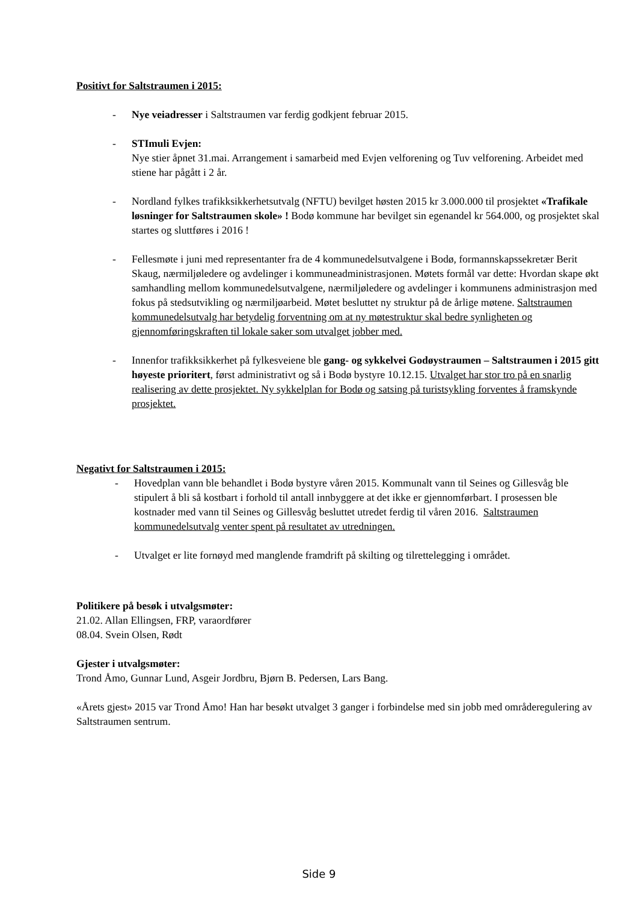Positivt for Saltstraumen i 2015:
- Nye veiadresser i Saltstraumen var ferdig godkjent februar 2015.
- STImuli Evjen:
Nye stier åpnet 31.mai. Arrangement i samarbeid med Evjen velforening og Tuv velforening. Arbeidet med stiene har pågått i 2 år.
- Nordland fylkes trafikksikkerhetsutvalg (NFTU) bevilget høsten 2015 kr 3.000.000 til prosjektet «Trafikale løsninger for Saltstraumen skole» ! Bodø kommune har bevilget sin egenandel kr 564.000, og prosjektet skal startes og sluttføres i 2016 !
- Fellesmøte i juni med representanter fra de 4 kommunedelsutvalgene i Bodø, formannskapssekretær Berit Skaug, nærmiljøledere og avdelinger i kommuneadministrasjonen. Møtets formål var dette: Hvordan skape økt samhandling mellom kommunedelsutvalgene, nærmiljøledere og avdelinger i kommunens administrasjon med fokus på stedsutvikling og nærmiljøarbeid. Møtet besluttet ny struktur på de årlige møtene. Saltstraumen kommunedelsutvalg har betydelig forventning om at ny møtestruktur skal bedre synligheten og gjennomføringskraften til lokale saker som utvalget jobber med.
- Innenfor trafikksikkerhet på fylkesveiene ble gang- og sykkelvei Godøystraumen – Saltstraumen i 2015 gitt høyeste prioritert, først administrativt og så i Bodø bystyre 10.12.15. Utvalget har stor tro på en snarlig realisering av dette prosjektet. Ny sykkelplan for Bodø og satsing på turistsykling forventes å framskynde prosjektet.
Negativt for Saltstraumen i 2015:
- Hovedplan vann ble behandlet i Bodø bystyre våren 2015. Kommunalt vann til Seines og Gillesvåg ble stipulert å bli så kostbart i forhold til antall innbyggere at det ikke er gjennomførbart. I prosessen ble kostnader med vann til Seines og Gillesvåg besluttet utredet ferdig til våren 2016. Saltstraumen kommunedelsutvalg venter spent på resultatet av utredningen.
- Utvalget er lite fornøyd med manglende framdrift på skilting og tilrettelegging i området.
Politikere på besøk i utvalgsmøter:
21.02. Allan Ellingsen, FRP, varaordfører
08.04. Svein Olsen, Rødt
Gjester i utvalgsmøter:
Trond Åmo, Gunnar Lund, Asgeir Jordbru, Bjørn B. Pedersen, Lars Bang.
«Årets gjest» 2015 var Trond Åmo! Han har besøkt utvalget 3 ganger i forbindelse med sin jobb med områderegulering av Saltstraumen sentrum.
Side 9